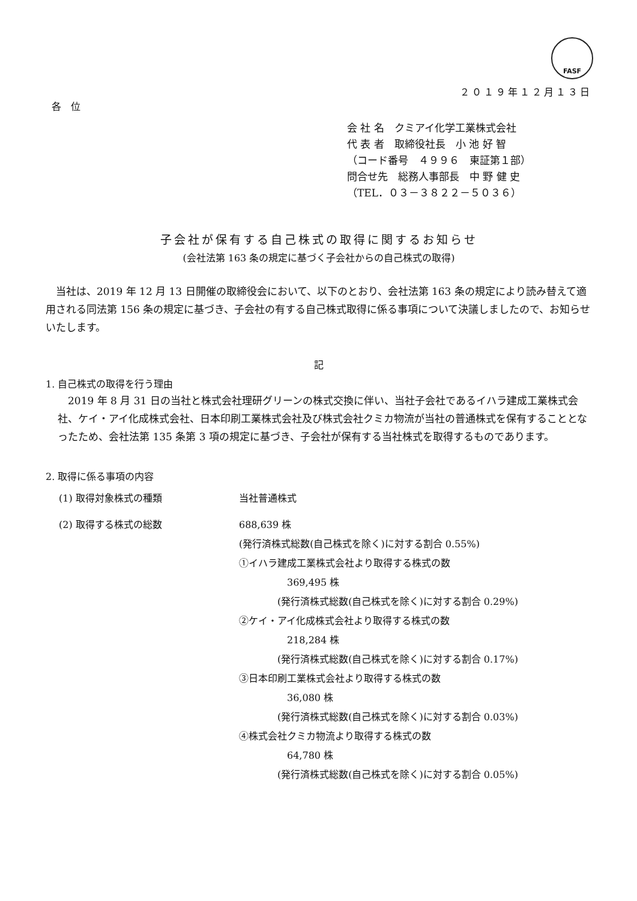FASF
２０１９年１２月１３日
各　位
会 社 名　クミアイ化学工業株式会社
代 表 者　取締役社長　小 池 好 智
（コード番号　４９９６　東証第１部）
問合せ先　総務人事部長　中 野 健 史
（TEL．０３－３８２２－５０３６）
子会社が保有する自己株式の取得に関するお知らせ
(会社法第 163 条の規定に基づく子会社からの自己株式の取得)
　当社は、2019 年 12 月 13 日開催の取締役会において、以下のとおり、会社法第 163 条の規定により読み替えて適用される同法第 156 条の規定に基づき、子会社の有する自己株式取得に係る事項について決議しましたので、お知らせいたします。
記
1. 自己株式の取得を行う理由
　2019 年 8 月 31 日の当社と株式会社理研グリーンの株式交換に伴い、当社子会社であるイハラ建成工業株式会社、ケイ・アイ化成株式会社、日本印刷工業株式会社及び株式会社クミカ物流が当社の普通株式を保有することとなったため、会社法第 135 条第 3 項の規定に基づき、子会社が保有する当社株式を取得するものであります。
2. 取得に係る事項の内容
(1) 取得対象株式の種類 当社普通株式
(2) 取得する株式の総数 688,639 株
(発行済株式総数(自己株式を除く)に対する割合 0.55%)
①イハラ建成工業株式会社より取得する株式の数
369,495 株
(発行済株式総数(自己株式を除く)に対する割合 0.29%)
②ケイ・アイ化成株式会社より取得する株式の数
218,284 株
(発行済株式総数(自己株式を除く)に対する割合 0.17%)
③日本印刷工業株式会社より取得する株式の数
36,080 株
(発行済株式総数(自己株式を除く)に対する割合 0.03%)
④株式会社クミカ物流より取得する株式の数
64,780 株
(発行済株式総数(自己株式を除く)に対する割合 0.05%)